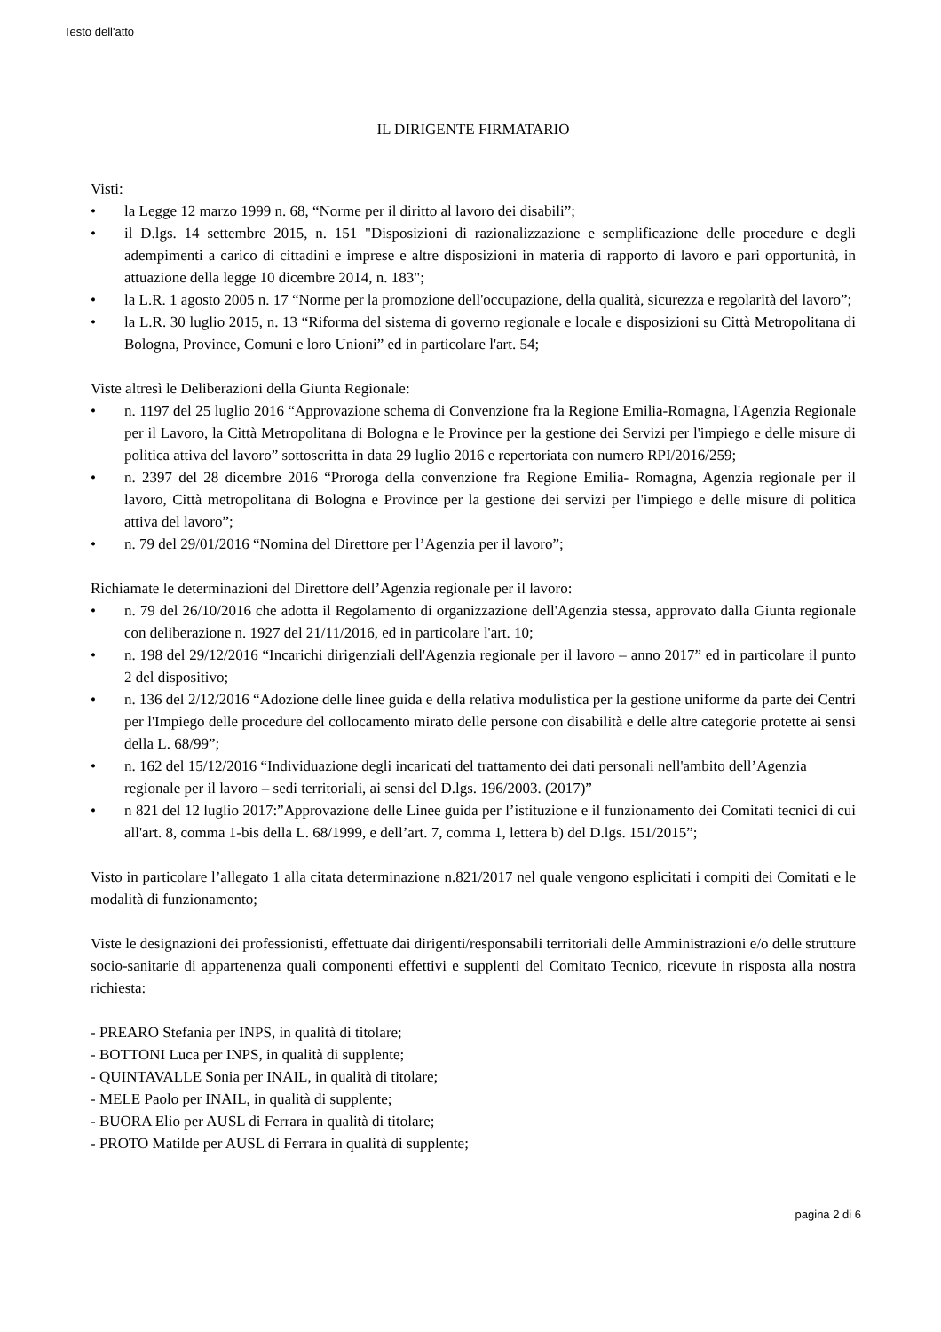Testo dell'atto
IL DIRIGENTE FIRMATARIO
Visti:
• la Legge 12 marzo 1999 n. 68, “Norme per il diritto al lavoro dei disabili”;
• il D.lgs. 14 settembre 2015, n. 151 "Disposizioni di razionalizzazione e semplificazione delle procedure e degli adempimenti a carico di cittadini e imprese e altre disposizioni in materia di rapporto di lavoro e pari opportunità, in attuazione della legge 10 dicembre 2014, n. 183";
• la L.R. 1 agosto 2005 n. 17 “Norme per la promozione dell'occupazione, della qualità, sicurezza e regolarità del lavoro”;
• la L.R. 30 luglio 2015, n. 13 “Riforma del sistema di governo regionale e locale e disposizioni su Città Metropolitana di Bologna, Province, Comuni e loro Unioni” ed in particolare l'art. 54;
Viste altresì le Deliberazioni della Giunta Regionale:
• n. 1197 del 25 luglio 2016 “Approvazione schema di Convenzione fra la Regione Emilia-Romagna, l'Agenzia Regionale per il Lavoro, la Città Metropolitana di Bologna e le Province per la gestione dei Servizi per l'impiego e delle misure di politica attiva del lavoro” sottoscritta in data 29 luglio 2016 e repertoriata con numero RPI/2016/259;
• n. 2397 del 28 dicembre 2016 “Proroga della convenzione fra Regione Emilia- Romagna, Agenzia regionale per il lavoro, Città metropolitana di Bologna e Province per la gestione dei servizi per l'impiego e delle misure di politica attiva del lavoro”;
• n. 79 del 29/01/2016 “Nomina del Direttore per l’Agenzia per il lavoro”;
Richiamate le determinazioni del Direttore dell’Agenzia regionale per il lavoro:
• n. 79 del 26/10/2016 che adotta il Regolamento di organizzazione dell'Agenzia stessa, approvato dalla Giunta regionale con deliberazione n. 1927 del 21/11/2016, ed in particolare l'art. 10;
• n. 198 del 29/12/2016 “Incarichi dirigenziali dell'Agenzia regionale per il lavoro – anno 2017” ed in particolare il punto 2 del dispositivo;
• n. 136 del 2/12/2016 “Adozione delle linee guida e della relativa modulistica per la gestione uniforme da parte dei Centri per l'Impiego delle procedure del collocamento mirato delle persone con disabilità e delle altre categorie protette ai sensi della L. 68/99”;
• n. 162 del 15/12/2016 “Individuazione degli incaricati del trattamento dei dati personali nell'ambito dell’Agenzia regionale per il lavoro – sedi territoriali, ai sensi del D.lgs. 196/2003. (2017)”
• n 821 del 12 luglio 2017:”Approvazione delle Linee guida per l’istituzione e il funzionamento dei Comitati tecnici di cui all'art. 8, comma 1-bis della L. 68/1999, e dell’art. 7, comma 1, lettera b) del D.lgs. 151/2015”;
Visto in particolare l’allegato 1 alla citata determinazione n.821/2017 nel quale vengono esplicitati i compiti dei Comitati e le modalità di funzionamento;
Viste le designazioni dei professionisti, effettuate dai dirigenti/responsabili territoriali delle Amministrazioni e/o delle strutture socio-sanitarie di appartenenza quali componenti effettivi e supplenti del Comitato Tecnico, ricevute in risposta alla nostra richiesta:
- PREARO Stefania per INPS, in qualità di titolare;
- BOTTONI Luca per INPS, in qualità di supplente;
- QUINTAVALLE Sonia per INAIL, in qualità di titolare;
- MELE Paolo per INAIL, in qualità di supplente;
- BUORA Elio per AUSL di Ferrara in qualità di titolare;
- PROTO Matilde per AUSL di Ferrara in qualità di supplente;
pagina 2 di 6